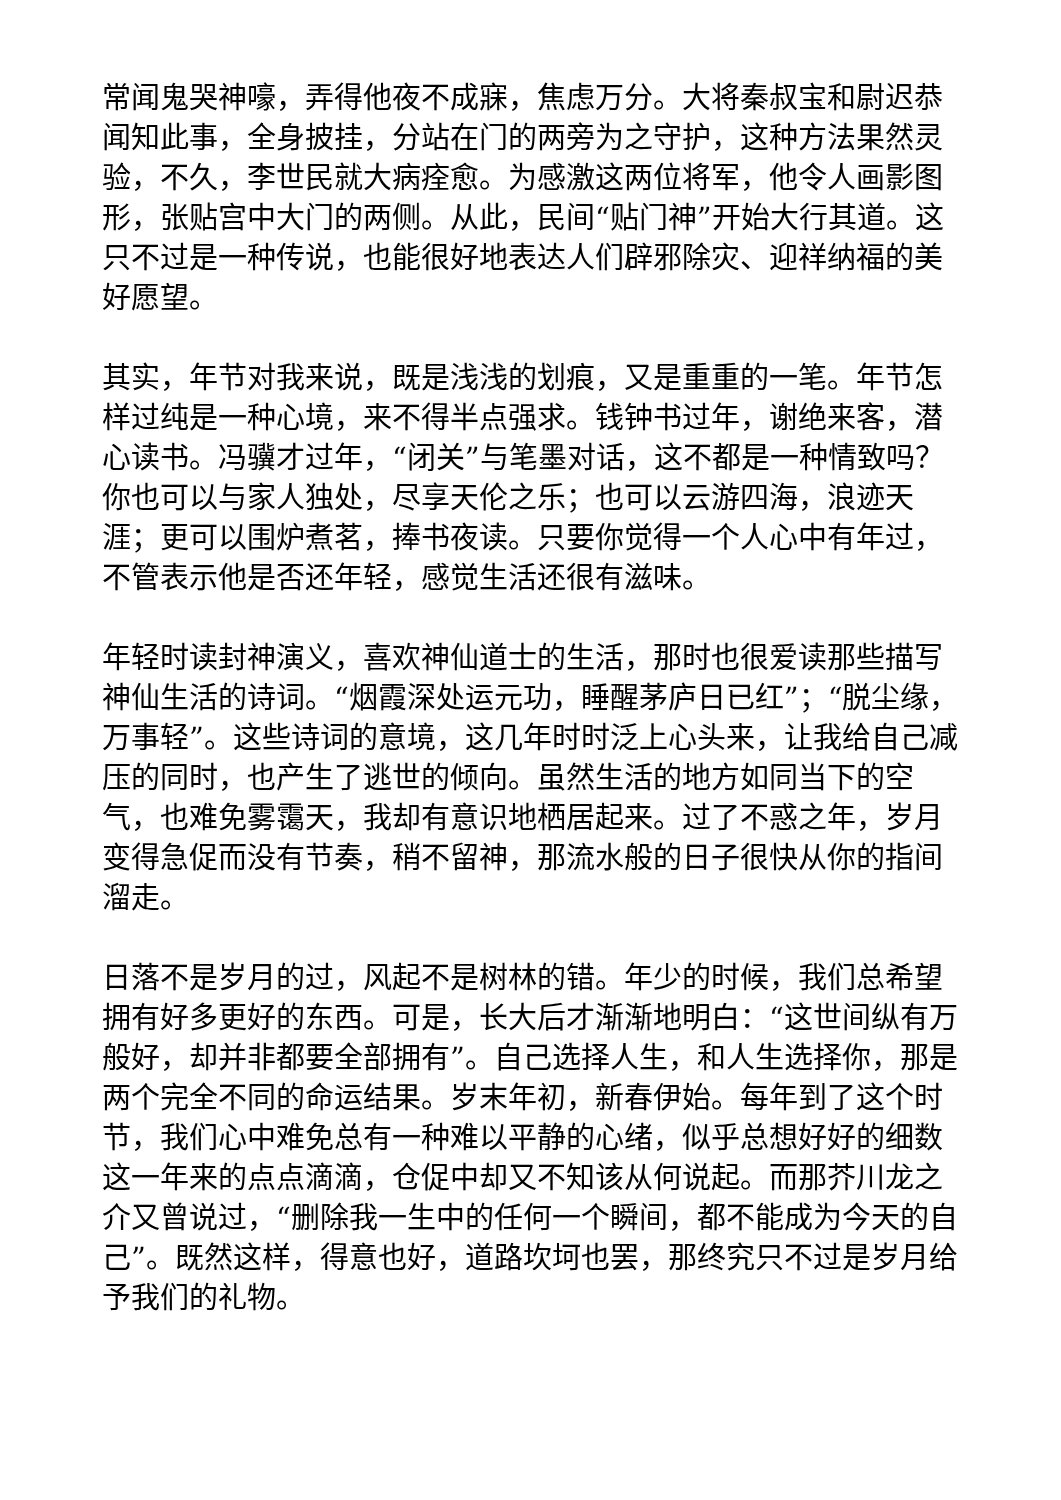常闻鬼哭神嚎，弄得他夜不成寐，焦虑万分。大将秦叔宝和尉迟恭闻知此事，全身披挂，分站在门的两旁为之守护，这种方法果然灵验，不久，李世民就大病痊愈。为感激这两位将军，他令人画影图形，张贴宫中大门的两侧。从此，民间“贴门神”开始大行其道。这只不过是一种传说，也能很好地表达人们辟邪除灾、迎祥纳福的美好愿望。
其实，年节对我来说，既是浅浅的划痕，又是重重的一笔。年节怎样过纯是一种心境，来不得半点强求。钱钟书过年，谢绝来客，潜心读书。冯骥才过年，“闭关”与笔墨对话，这不都是一种情致吗？你也可以与家人独处，尽享天伦之乐；也可以云游四海，浪迹天涯；更可以围炉煮茗，捧书夜读。只要你觉得一个人心中有年过，不管表示他是否还年轻，感觉生活还很有滋味。
年轻时读封神演义，喜欢神仙道士的生活，那时也很爱读那些描写神仙生活的诗词。“烟霞深处运元功，睡醒茅庐日已红”；“脱尘缘，万事轻”。这些诗词的意境，这几年时时泛上心头来，让我给自己减压的同时，也产生了逃世的倾向。虽然生活的地方如同当下的空气，也难免雾霭天，我却有意识地栖居起来。过了不惑之年，岁月变得急促而没有节奏，稍不留神，那流水般的日子很快从你的指间溜走。
日落不是岁月的过，风起不是树林的错。年少的时候，我们总希望拥有好多更好的东西。可是，长大后才渐渐地明白：“这世间纵有万般好，却并非都要全部拥有”。自己选择人生，和人生选择你，那是两个完全不同的命运结果。岁末年初，新春伊始。每年到了这个时节，我们心中难免总有一种难以平静的心绪，似乎总想好好的细数这一年来的点点滴滴，仓促中却又不知该从何说起。而那芥川龙之介又曾说过，“删除我一生中的任何一个瞬间，都不能成为今天的自己”。既然这样，得意也好，道路坎坷也罢，那终究只不过是岁月给予我们的礼物。